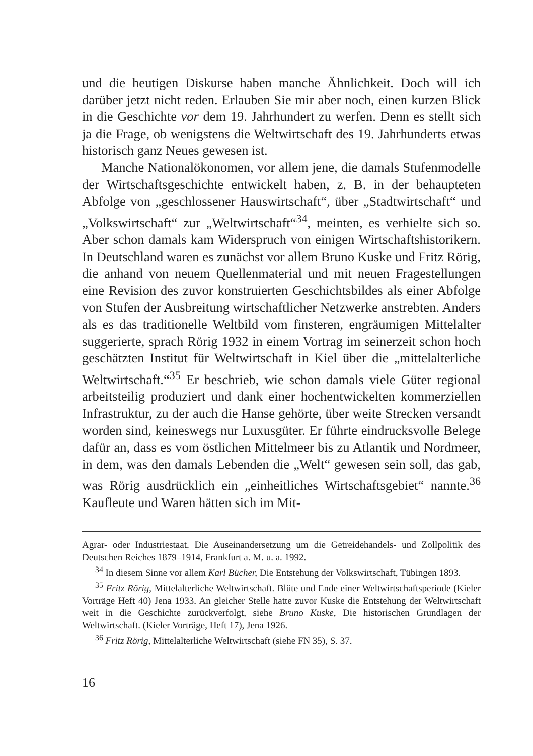und die heutigen Diskurse haben manche Ähnlichkeit. Doch will ich darüber jetzt nicht reden. Erlauben Sie mir aber noch, einen kurzen Blick in die Geschichte vor dem 19. Jahrhundert zu werfen. Denn es stellt sich ja die Frage, ob wenigstens die Weltwirtschaft des 19. Jahrhunderts etwas historisch ganz Neues gewesen ist.
Manche Nationalökonomen, vor allem jene, die damals Stufenmodelle der Wirtschaftsgeschichte entwickelt haben, z. B. in der behaupteten Abfolge von „geschlossener Hauswirtschaft“, über „Stadtwirtschaft“ und „Volkswirtschaft“ zur „Weltwirtschaft“<sup>34</sup>, meinten, es verhielte sich so. Aber schon damals kam Widerspruch von einigen Wirtschaftshistorikern. In Deutschland waren es zunächst vor allem Bruno Kuske und Fritz Rörig, die anhand von neuem Quellenmaterial und mit neuen Fragestellungen eine Revision des zuvor konstruierten Geschichtsbildes als einer Abfolge von Stufen der Ausbreitung wirtschaftlicher Netzwerke anstrebten. Anders als es das traditionelle Weltbild vom finsteren, engräumigen Mittelalter suggerierte, sprach Rörig 1932 in einem Vortrag im seinerzeit schon hoch geschätzten Institut für Weltwirtschaft in Kiel über die „mittelalterliche Weltwirtschaft.“<sup>35</sup> Er beschrieb, wie schon damals viele Güter regional arbeitsteilig produziert und dank einer hochentwickelten kommerziellen Infrastruktur, zu der auch die Hanse gehörte, über weite Strecken versandt worden sind, keineswegs nur Luxusgüter. Er führte eindrucksvolle Belege dafür an, dass es vom östlichen Mittelmeer bis zu Atlantik und Nordmeer, in dem, was den damals Lebenden die „Welt“ gewesen sein soll, das gab, was Rörig ausdrücklich ein „einheitliches Wirtschaftsgebiet“ nannte.<sup>36</sup> Kaufleute und Waren hätten sich im Mit-
Agrar- oder Industriestaat. Die Auseinandersetzung um die Getreidehandels- und Zollpolitik des Deutschen Reiches 1879–1914, Frankfurt a. M. u. a. 1992.
<sup>34</sup> In diesem Sinne vor allem Karl Bücher, Die Entstehung der Volkswirtschaft, Tübingen 1893.
<sup>35</sup> Fritz Rörig, Mittelalterliche Weltwirtschaft. Blüte und Ende einer Weltwirtschaftsperiode (Kieler Vorträge Heft 40) Jena 1933. An gleicher Stelle hatte zuvor Kuske die Entstehung der Weltwirtschaft weit in die Geschichte zurückverfolgt, siehe Bruno Kuske, Die historischen Grundlagen der Weltwirtschaft. (Kieler Vorträge, Heft 17), Jena 1926.
<sup>36</sup> Fritz Rörig, Mittelalterliche Weltwirtschaft (siehe FN 35), S. 37.
16